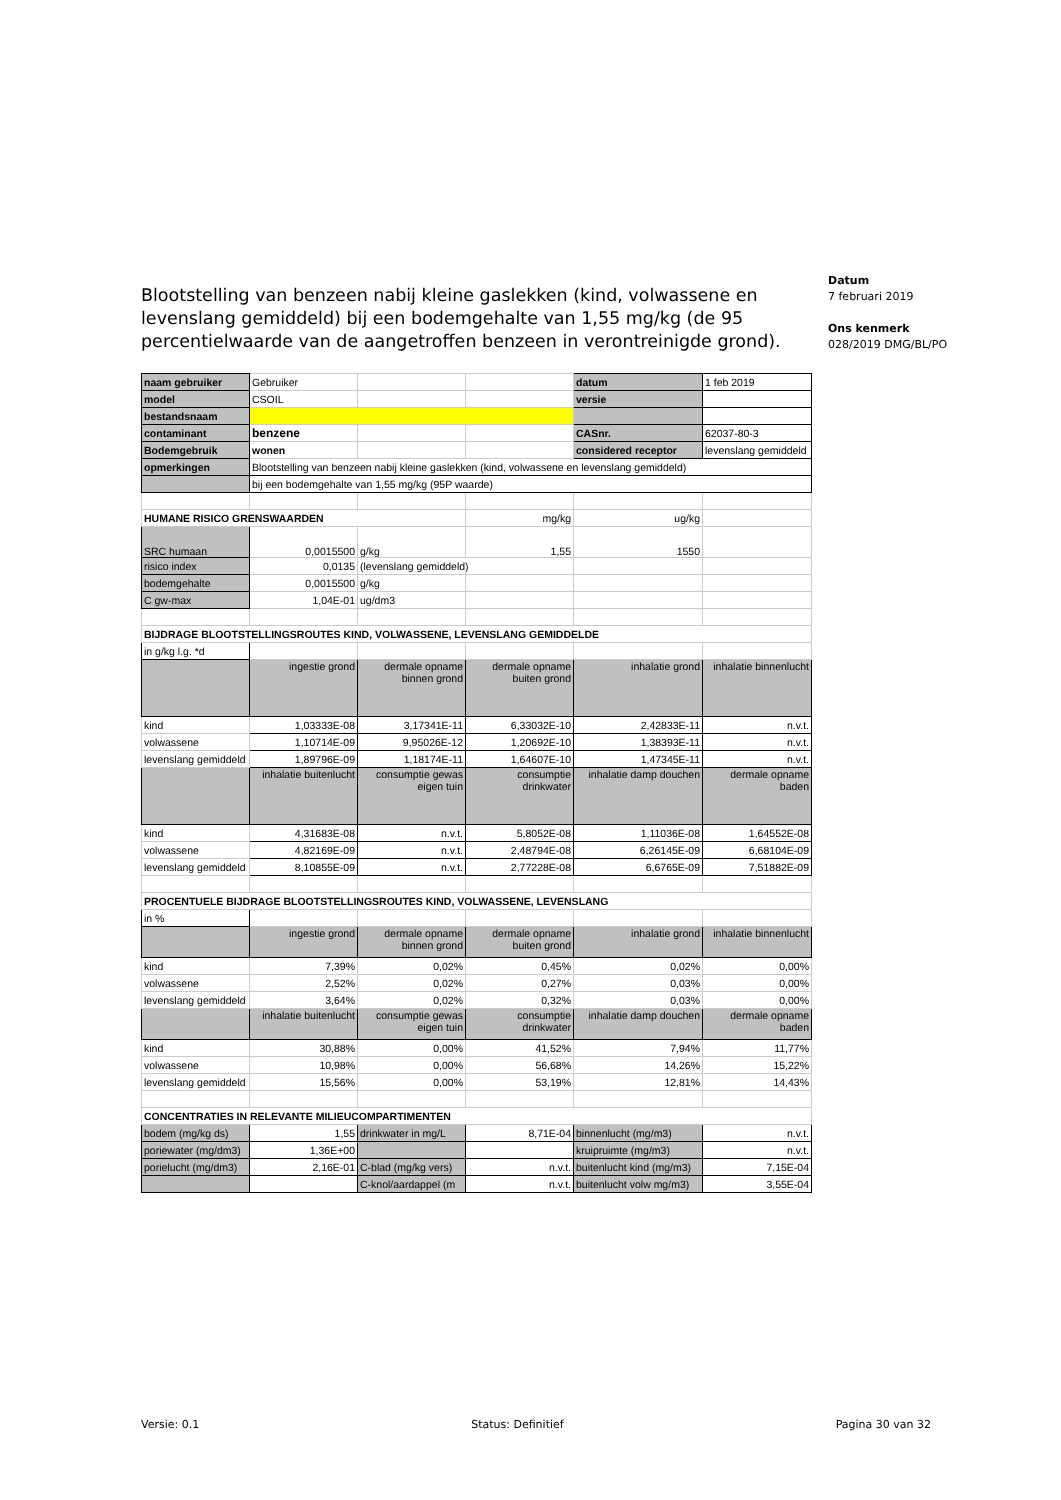Datum
7 februari 2019
Ons kenmerk
028/2019 DMG/BL/PO
Blootstelling van benzeen nabij kleine gaslekken (kind, volwassene en levenslang gemiddeld) bij een bodemgehalte van 1,55 mg/kg (de 95 percentielwaarde van de aangetroffen benzeen in verontreinigde grond).
| naam gebruiker | Gebruiker | | | datum | 1 feb 2019 |
| model | CSOIL | | | versie | |
| bestandsnaam | | | | | |
| contaminant | benzene | | | CASnr. | 62037-80-3 |
| Bodemgebruik | wonen | | | considered receptor | levenslang gemiddeld |
| opmerkingen | Blootstelling van benzeen nabij kleine gaslekken (kind, volwassene en levenslang gemiddeld) | | | | |
| | bij een bodemgehalte van 1,55 mg/kg (95P waarde) | | | | |
| HUMANE RISICO GRENSWAARDEN | | | mg/kg | ug/kg | |
| SRC humaan | 0,0015500 | g/kg | 1,55 | 1550 | |
| risico index | 0,0135 | (levenslang gemiddeld) | | | |
| bodemgehalte | 0,0015500 | g/kg | | | |
| C gw-max | 1,04E-01 | ug/dm3 | | | |
| BIJDRAGE BLOOTSTELLINGSROUTES KIND, VOLWASSENE, LEVENSLANG GEMIDDELDE | | | | | |
| in g/kg l.g. *d | | | | | |
| | ingestie grond | dermale opname binnen grond | dermale opname buiten grond | inhalatie grond | inhalatie binnenlucht |
| kind | 1,03333E-08 | 3,17341E-11 | 6,33032E-10 | 2,42833E-11 | n.v.t. |
| volwassene | 1,10714E-09 | 9,95026E-12 | 1,20692E-10 | 1,38393E-11 | n.v.t. |
| levenslang gemiddeld | 1,89796E-09 | 1,18174E-11 | 1,64607E-10 | 1,47345E-11 | n.v.t. |
| | inhalatie buitenlucht | consumptie gewas eigen tuin | consumptie drinkwater | inhalatie damp douchen | dermale opname baden |
| kind | 4,31683E-08 | n.v.t. | 5,8052E-08 | 1,11036E-08 | 1,64552E-08 |
| volwassene | 4,82169E-09 | n.v.t. | 2,48794E-08 | 6,26145E-09 | 6,68104E-09 |
| levenslang gemiddeld | 8,10855E-09 | n.v.t. | 2,77228E-08 | 6,6765E-09 | 7,51882E-09 |
| PROCENTUELE BIJDRAGE BLOOTSTELLINGSROUTES KIND, VOLWASSENE, LEVENSLANG | | | | | |
| in % | | | | | |
| | ingestie grond | dermale opname binnen grond | dermale opname buiten grond | inhalatie grond | inhalatie binnenlucht |
| kind | 7,39% | 0,02% | 0,45% | 0,02% | 0,00% |
| volwassene | 2,52% | 0,02% | 0,27% | 0,03% | 0,00% |
| levenslang gemiddeld | 3,64% | 0,02% | 0,32% | 0,03% | 0,00% |
| | inhalatie buitenlucht | consumptie gewas eigen tuin | consumptie drinkwater | inhalatie damp douchen | dermale opname baden |
| kind | 30,88% | 0,00% | 41,52% | 7,94% | 11,77% |
| volwassene | 10,98% | 0,00% | 56,68% | 14,26% | 15,22% |
| levenslang gemiddeld | 15,56% | 0,00% | 53,19% | 12,81% | 14,43% |
| CONCENTRATIES IN RELEVANTE MILIEUCOMPARTIMENTEN | | | | | |
| bodem (mg/kg ds) | 1,55 | drinkwater in mg/L | 8,71E-04 | binnenlucht (mg/m3) | n.v.t. |
| poriewater (mg/dm3) | 1,36E+00 | | | kruipruimte (mg/m3) | n.v.t. |
| porielucht (mg/dm3) | 2,16E-01 | C-blad (mg/kg vers) | n.v.t. | buitenlucht kind (mg/m3) | 7,15E-04 |
| | | C-knol/aardappel (m | n.v.t. | buitenlucht volw mg/m3) | 3,55E-04 |
Versie: 0.1 Status: Definitief Pagina 30 van 32